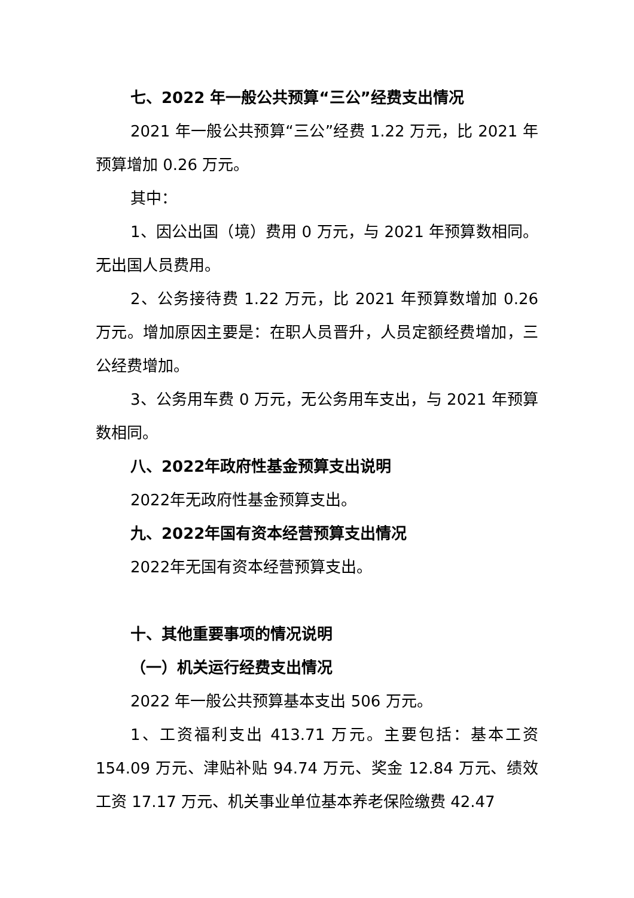七、2022 年一般公共预算“三公”经费支出情况
2021 年一般公共预算“三公”经费 1.22 万元，比 2021 年预算增加 0.26 万元。
其中：
1、因公出国（境）费用 0 万元，与 2021 年预算数相同。无出国人员费用。
2、公务接待费 1.22 万元，比 2021 年预算数增加 0.26 万元。增加原因主要是：在职人员晋升，人员定额经费增加，三公经费增加。
3、公务用车费 0 万元，无公务用车支出，与 2021 年预算数相同。
八、2022年政府性基金预算支出说明
2022年无政府性基金预算支出。
九、2022年国有资本经营预算支出情况
2022年无国有资本经营预算支出。
十、其他重要事项的情况说明
（一）机关运行经费支出情况
2022 年一般公共预算基本支出 506 万元。
1、工资福利支出 413.71 万元。主要包括：基本工资 154.09 万元、津贴补贴 94.74 万元、奖金 12.84 万元、绩效工资 17.17 万元、机关事业单位基本养老保险缴费 42.47